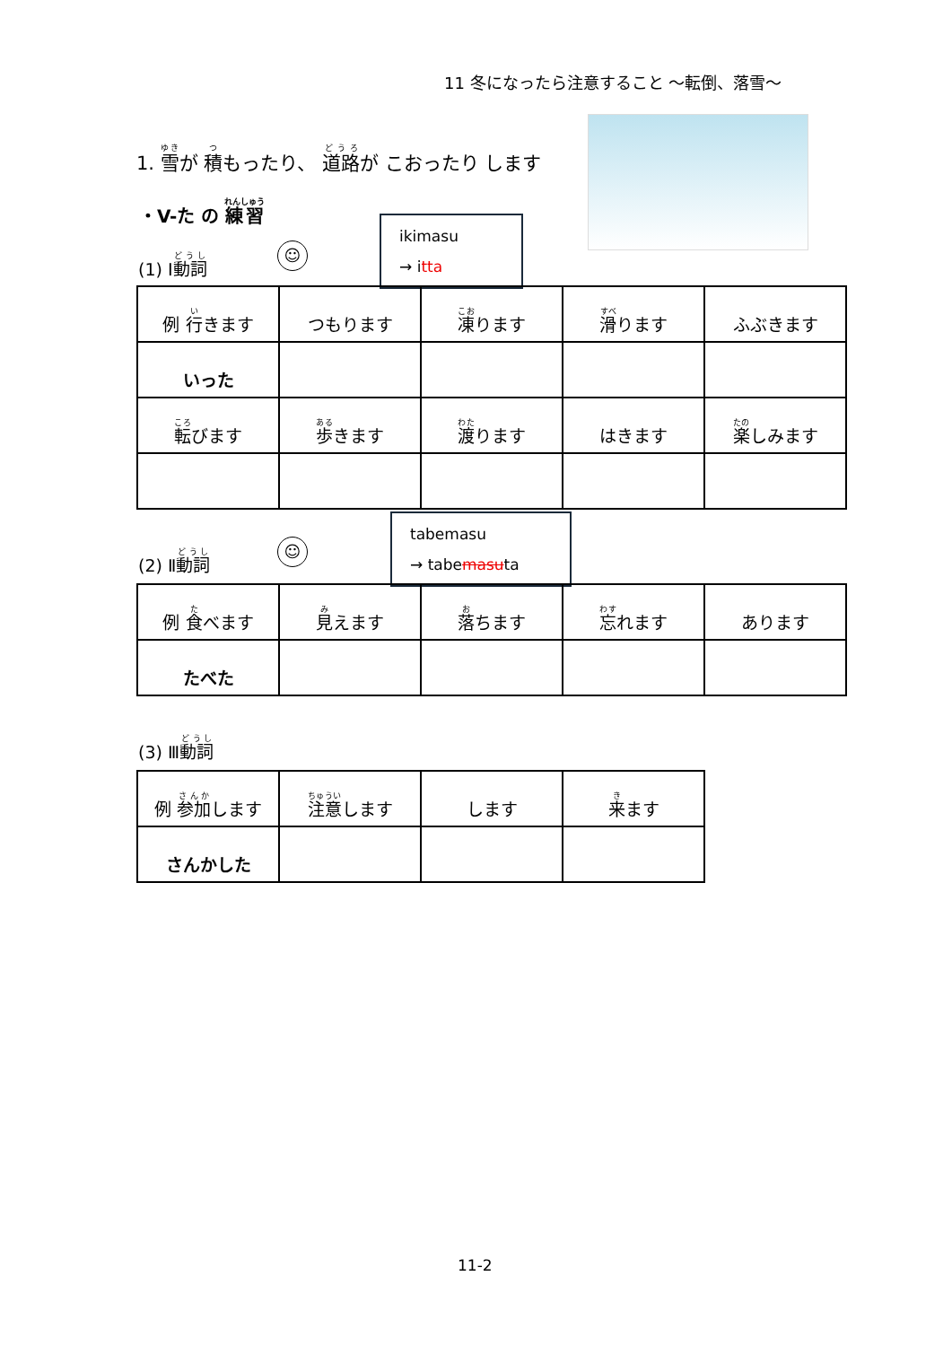11 冬になったら注意すること ～転倒、落雪～
1. 雪が 積もったり、 道路が こおったり します
・V-た の 練習
☺
ikimasu
→ itta
(1) Ⅰ動詞
| 例 行 きます | つもります | 凍 ります | 滑 ります | ふぶきます |
| いった | | | | |
| 転 びます | 歩 きます | 渡 ります | はきます | 楽 しみます |
☺
tabemasu
→ tabemasuta
(2) Ⅱ動詞
| 例 食 べます | 見 えます | 落 ちます | 忘 れます | あります |
| たべた | | | | |
(3) Ⅲ動詞
| 例 参加 します | 注意 します | します | 来 ます |
| さんかした | | | |
11-2